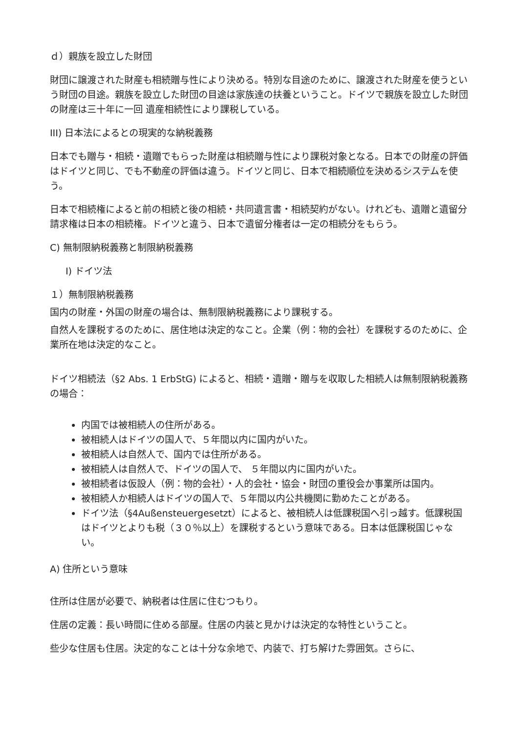ｄ）親族を設立した財団
財団に譲渡された財産も相続贈与性により決める。特別な目途のために、譲渡された財産を使うという財団の目途。親族を設立した財団の目途は家族達の扶養ということ。ドイツで親族を設立した財団の財産は三十年に一回 遺産相続性により課税している。
III) 日本法によるとの現実的な納税義務
日本でも贈与・相続・遺贈でもらった財産は相続贈与性により課税対象となる。日本での財産の評価はドイツと同じ、でも不動産の評価は違う。ドイツと同じ、日本で相続順位を決めるシステムを使う。
日本で相続権によると前の相続と後の相続・共同遺言書・相続契約がない。けれども、遺贈と遺留分請求権は日本の相続権。ドイツと違う、日本で遺留分権者は一定の相続分をもらう。
C) 無制限納税義務と制限納税義務
I) ドイツ法
１）無制限納税義務
国内の財産・外国の財産の場合は、無制限納税義務により課税する。
自然人を課税するのために、居住地は決定的なこと。企業（例：物的会社）を課税するのために、企業所在地は決定的なこと。
ドイツ相続法（§2 Abs. 1 ErbStG) によると、相続・遺贈・贈与を収取した相続人は無制限納税義務の場合：
内国では被相続人の住所がある。
被相続人はドイツの国人で、５年間以内に国内がいた。
被相続人は自然人で、国内では住所がある。
被相続人は自然人で、ドイツの国人で、 ５年間以内に国内がいた。
被相続者は仮設人（例：物的会社）・人的会社・協会・財団の重役会か事業所は国内。
被相続人か相続人はドイツの国人で、５年間以内公共機関に勤めたことがある。
ドイツ法（§4Außensteuergesetzt）によると、被相続人は低課税国へ引っ越す。低課税国はドイツとよりも税（３０％以上）を課税するという意味である。日本は低課税国じゃない。
A) 住所という意味
住所は住居が必要で、納税者は住居に住むつもり。
住居の定義：長い時間に住める部屋。住居の内装と見かけは決定的な特性ということ。
些少な住居も住居。決定的なことは十分な余地で、内装で、打ち解けた雰囲気。さらに、